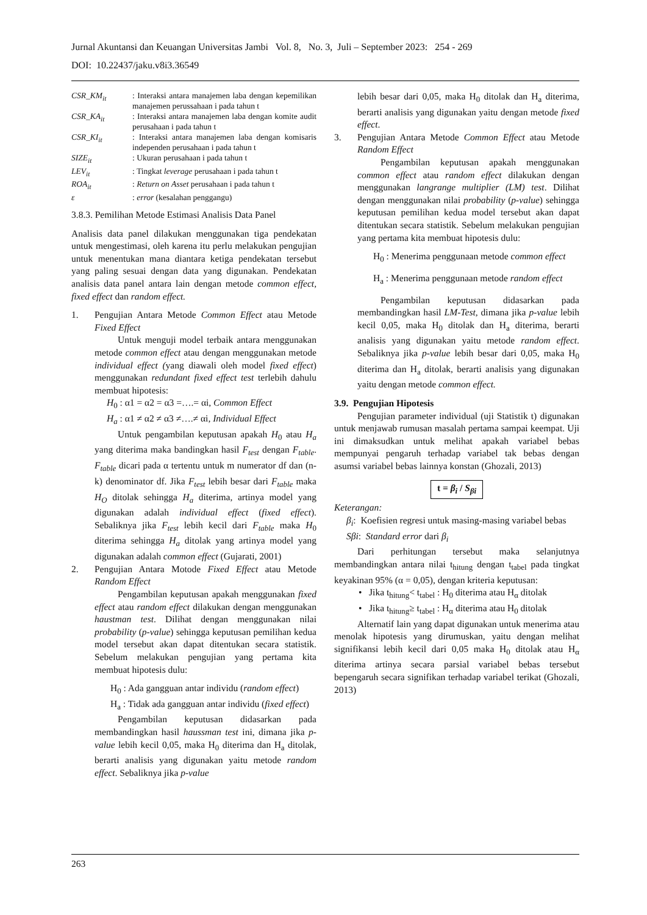Jurnal Akuntansi dan Keuangan Universitas Jambi Vol. 8, No. 3, Juli – September 2023: 254 - 269
DOI: 10.22437/jaku.v8i3.36549
CSR_KM<sub>it</sub> : Interaksi antara manajemen laba dengan kepemilikan manajemen perussahaan i pada tahun t
CSR_KA<sub>it</sub> : Interaksi antara manajemen laba dengan komite audit perusahaan i pada tahun t
CSR_KI<sub>it</sub> : Interaksi antara manajemen laba dengan komisaris independen perusahaan i pada tahun t
SIZE<sub>it</sub> : Ukuran perusahaan i pada tahun t
LEV<sub>it</sub> : Tingkat leverage perusahaan i pada tahun t
ROA<sub>it</sub> : Return on Asset perusahaan i pada tahun t
ε : error (kesalahan penggangu)
3.8.3. Pemilihan Metode Estimasi Analisis Data Panel
Analisis data panel dilakukan menggunakan tiga pendekatan untuk mengestimasi, oleh karena itu perlu melakukan pengujian untuk menentukan mana diantara ketiga pendekatan tersebut yang paling sesuai dengan data yang digunakan. Pendekatan analisis data panel antara lain dengan metode common effect, fixed effect dan random effect.
1. Pengujian Antara Metode Common Effect atau Metode Fixed Effect
Untuk menguji model terbaik antara menggunakan metode common effect atau dengan menggunakan metode individual effect (yang diawali oleh model fixed effect) menggunakan redundant fixed effect test terlebih dahulu membuat hipotesis:
H<sub>0</sub> : α1 = α2 = α3 =….= αi, Common Effect
H<sub>a</sub> : α1 ≠ α2 ≠ α3 ≠….≠ αi, Individual Effect
Untuk pengambilan keputusan apakah H<sub>0</sub> atau H<sub>a</sub> yang diterima maka bandingkan hasil F<sub>test</sub> dengan F<sub>table</sub>. F<sub>table</sub> dicari pada α tertentu untuk m numerator df dan (n-k) denominator df. Jika F<sub>test</sub> lebih besar dari F<sub>table</sub> maka H<sub>O</sub> ditolak sehingga H<sub>a</sub> diterima, artinya model yang digunakan adalah individual effect (fixed effect). Sebaliknya jika F<sub>test</sub> lebih kecil dari F<sub>table</sub> maka H<sub>0</sub> diterima sehingga H<sub>a</sub> ditolak yang artinya model yang digunakan adalah common effect (Gujarati, 2001)
2. Pengujian Antara Motode Fixed Effect atau Metode Random Effect
Pengambilan keputusan apakah menggunakan fixed effect atau random effect dilakukan dengan menggunakan haustman test. Dilihat dengan menggunakan nilai probability (p-value) sehingga keputusan pemilihan kedua model tersebut akan dapat ditentukan secara statistik. Sebelum melakukan pengujian yang pertama kita membuat hipotesis dulu:
H<sub>0</sub> : Ada gangguan antar individu (random effect)
H<sub>a</sub> : Tidak ada gangguan antar individu (fixed effect)
Pengambilan keputusan didasarkan pada membandingkan hasil haussman test ini, dimana jika p-value lebih kecil 0,05, maka H<sub>0</sub> diterima dan H<sub>a</sub> ditolak, berarti analisis yang digunakan yaitu metode random effect. Sebaliknya jika p-value
lebih besar dari 0,05, maka H<sub>0</sub> ditolak dan H<sub>a</sub> diterima, berarti analisis yang digunakan yaitu dengan metode fixed effect.
3. Pengujian Antara Metode Common Effect atau Metode Random Effect
Pengambilan keputusan apakah menggunakan common effect atau random effect dilakukan dengan menggunakan langrange multiplier (LM) test. Dilihat dengan menggunakan nilai probability (p-value) sehingga keputusan pemilihan kedua model tersebut akan dapat ditentukan secara statistik. Sebelum melakukan pengujian yang pertama kita membuat hipotesis dulu:
H<sub>0</sub> : Menerima penggunaan metode common effect
H<sub>a</sub> : Menerima penggunaan metode random effect
Pengambilan keputusan didasarkan pada membandingkan hasil LM-Test, dimana jika p-value lebih kecil 0,05, maka H<sub>0</sub> ditolak dan H<sub>a</sub> diterima, berarti analisis yang digunakan yaitu metode random effect. Sebaliknya jika p-value lebih besar dari 0,05, maka H<sub>0</sub> diterima dan H<sub>a</sub> ditolak, berarti analisis yang digunakan yaitu dengan metode common effect.
3.9. Pengujian Hipotesis
Pengujian parameter individual (uji Statistik t) digunakan untuk menjawab rumusan masalah pertama sampai keempat. Uji ini dimaksudkan untuk melihat apakah variabel bebas mempunyai pengaruh terhadap variabel tak bebas dengan asumsi variabel bebas lainnya konstan (Ghozali, 2013)
t = β<sub>i</sub> / S<sub>βi</sub>
Keterangan:
β<sub>i</sub>: Koefisien regresi untuk masing-masing variabel bebas
Sβi: Standard error dari β<sub>i</sub>
Dari perhitungan tersebut maka selanjutnya membandingkan antara nilai t<sub>hitung</sub> dengan t<sub>tabel</sub> pada tingkat keyakinan 95% (α = 0,05), dengan kriteria keputusan:
• Jika t<sub>hitung</sub>< t<sub>tabel</sub> : H<sub>0</sub> diterima atau H<sub>α</sub> ditolak
• Jika t<sub>hitung</sub>≥ t<sub>tabel</sub> : H<sub>α</sub> diterima atau H<sub>0</sub> ditolak
Alternatif lain yang dapat digunakan untuk menerima atau menolak hipotesis yang dirumuskan, yaitu dengan melihat signifikansi lebih kecil dari 0,05 maka H<sub>0</sub> ditolak atau H<sub>α</sub> diterima artinya secara parsial variabel bebas tersebut bepengaruh secara signifikan terhadap variabel terikat (Ghozali, 2013)
263